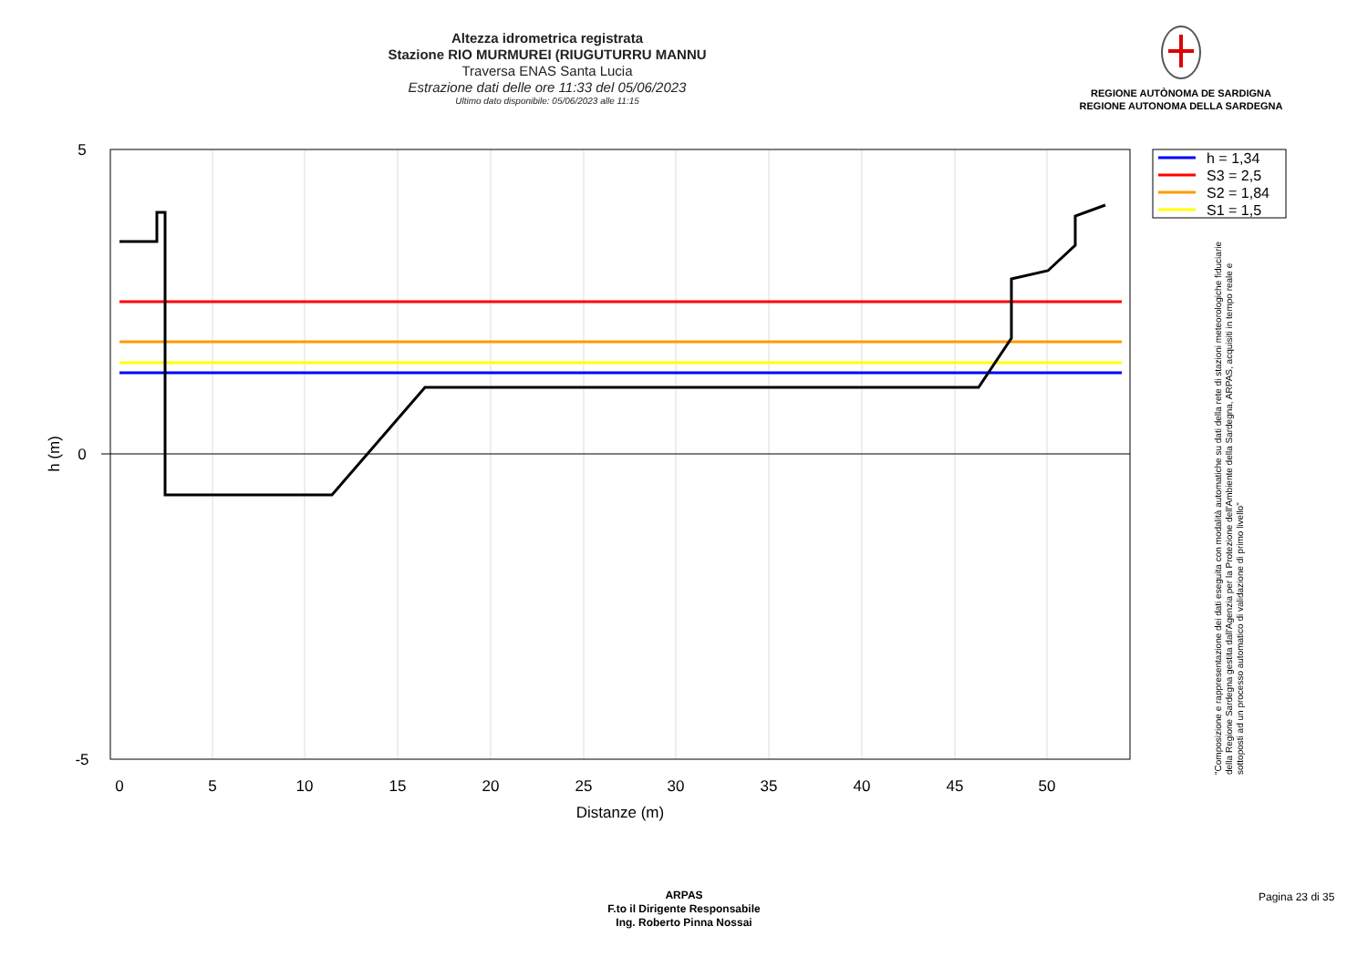Altezza idrometrica registrata
Stazione RIO MURMUREI (RIUGUTURRU MANNU
Traversa ENAS Santa Lucia
Estrazione dati delle ore 11:33 del 05/06/2023
Ultimo dato disponibile: 05/06/2023 alle 11:15
REGIONE AUTÒNOMA DE SARDIGNA
REGIONE AUTONOMA DELLA SARDEGNA
5
0
-5
0
5
10
15
20
25
30
35
40
45
50
Distanze (m)
h (m)
h = 1,34
S3 = 2,5
S2 = 1,84
S1 = 1,5
"Composizione e rappresentazione dei dati eseguita con modalità automatiche su dati della rete di stazioni meteorologiche fiduciarie della Regione Sardegna gestita dall'Agenzia per la Protezione dell'Ambiente della Sardegna, ARPAS, acquisiti in tempo reale e sottoposti ad un processo automatico di validazione di primo livello"
ARPAS
F.to il Dirigente Responsabile
Ing. Roberto Pinna Nossai
Pagina 23 di 35